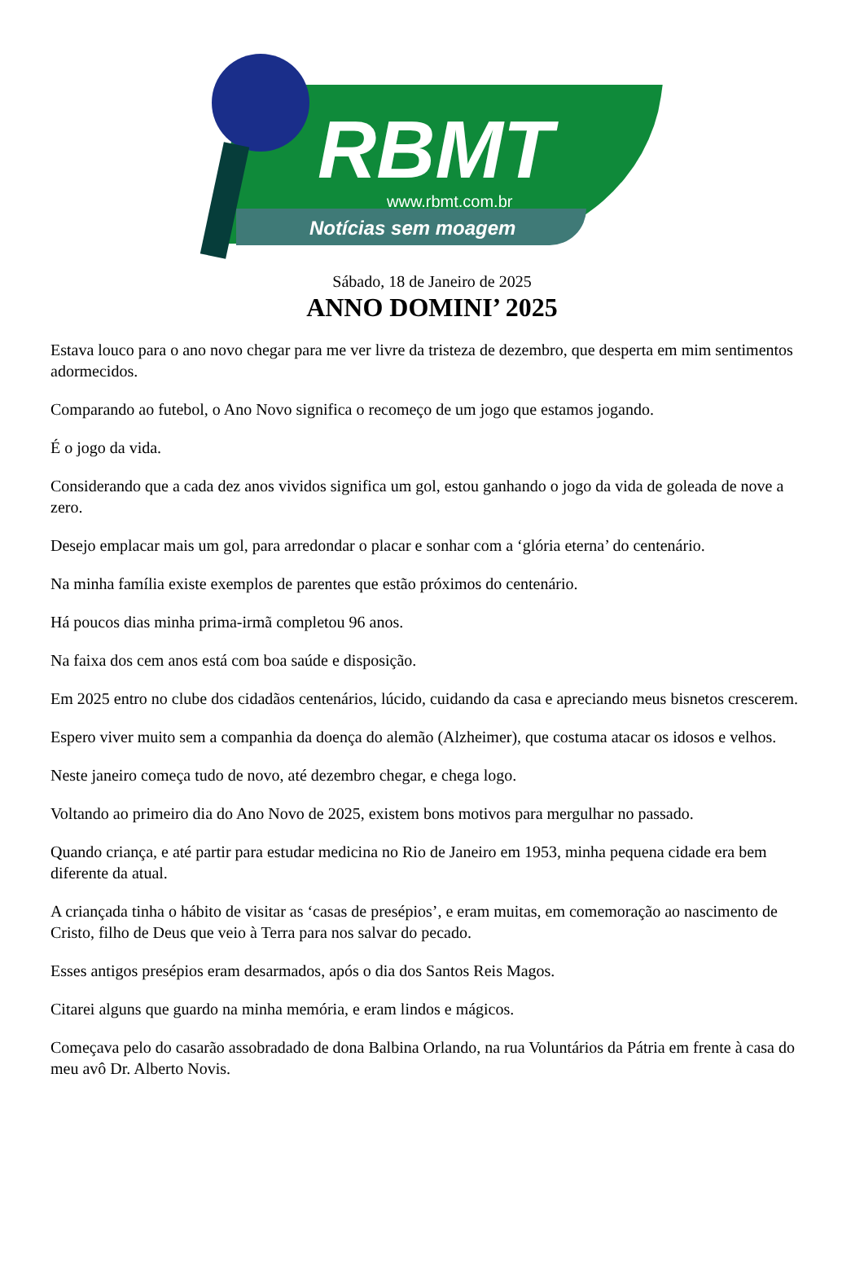RBMT
www.rbmt.com.br
Notícias sem moagem
Sábado, 18 de Janeiro de 2025
ANNO DOMINI’ 2025
Estava louco para o ano novo chegar para me ver livre da tristeza de dezembro, que desperta em mim sentimentos adormecidos.
Comparando ao futebol, o Ano Novo significa o recomeço de um jogo que estamos jogando.
É o jogo da vida.
Considerando que a cada dez anos vividos significa um gol, estou ganhando o jogo da vida de goleada de nove a zero.
Desejo emplacar mais um gol, para arredondar o placar e sonhar com a ‘glória eterna’ do centenário.
Na minha família existe exemplos de parentes que estão próximos do centenário.
Há poucos dias minha prima-irmã completou 96 anos.
Na faixa dos cem anos está com boa saúde e disposição.
Em 2025 entro no clube dos cidadãos centenários, lúcido, cuidando da casa e apreciando meus bisnetos crescerem.
Espero viver muito sem a companhia da doença do alemão (Alzheimer), que costuma atacar os idosos e velhos.
Neste janeiro começa tudo de novo, até dezembro chegar, e chega logo.
Voltando ao primeiro dia do Ano Novo de 2025, existem bons motivos para mergulhar no passado.
Quando criança, e até partir para estudar medicina no Rio de Janeiro em 1953, minha pequena cidade era bem diferente da atual.
A criançada tinha o hábito de visitar as ‘casas de presépios’, e eram muitas, em comemoração ao nascimento de Cristo, filho de Deus que veio à Terra para nos salvar do pecado.
Esses antigos presépios eram desarmados, após o dia dos Santos Reis Magos.
Citarei alguns que guardo na minha memória, e eram lindos e mágicos.
Começava pelo do casarão assobradado de dona Balbina Orlando, na rua Voluntários da Pátria em frente à casa do meu avô Dr. Alberto Novis.